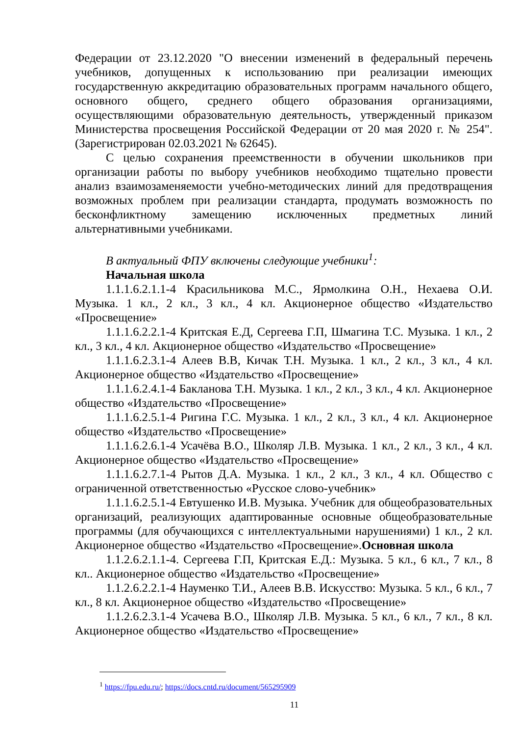Федерации от 23.12.2020 "О внесении изменений в федеральный перечень учебников, допущенных к использованию при реализации имеющих государственную аккредитацию образовательных программ начального общего, основного общего, среднего общего образования организациями, осуществляющими образовательную деятельность, утвержденный приказом Министерства просвещения Российской Федерации от 20 мая 2020 г. № 254". (Зарегистрирован 02.03.2021 № 62645).
С целью сохранения преемственности в обучении школьников при организации работы по выбору учебников необходимо тщательно провести анализ взаимозаменяемости учебно-методических линий для предотвращения возможных проблем при реализации стандарта, продумать возможность по бесконфликтному замещению исключенных предметных линий альтернативными учебниками.
В актуальный ФПУ включены следующие учебники<sup>1</sup>:
Начальная школа
1.1.1.6.2.1.1-4 Красильникова М.С., Ярмолкина О.Н., Нехаева О.И. Музыка. 1 кл., 2 кл., 3 кл., 4 кл. Акционерное общество «Издательство «Просвещение»
1.1.1.6.2.2.1-4 Критская Е.Д, Сергеева Г.П, Шмагина Т.С. Музыка. 1 кл., 2 кл., 3 кл., 4 кл. Акционерное общество «Издательство «Просвещение»
1.1.1.6.2.3.1-4 Алеев В.В, Кичак Т.Н. Музыка. 1 кл., 2 кл., 3 кл., 4 кл. Акционерное общество «Издательство «Просвещение»
1.1.1.6.2.4.1-4 Бакланова Т.Н. Музыка. 1 кл., 2 кл., 3 кл., 4 кл. Акционерное общество «Издательство «Просвещение»
1.1.1.6.2.5.1-4 Ригина Г.С. Музыка. 1 кл., 2 кл., 3 кл., 4 кл. Акционерное общество «Издательство «Просвещение»
1.1.1.6.2.6.1-4 Усачёва В.О., Школяр Л.В. Музыка. 1 кл., 2 кл., 3 кл., 4 кл. Акционерное общество «Издательство «Просвещение»
1.1.1.6.2.7.1-4 Рытов Д.А. Музыка. 1 кл., 2 кл., 3 кл., 4 кл. Общество с ограниченной ответственностью «Русское слово-учебник»
1.1.1.6.2.5.1-4 Евтушенко И.В. Музыка. Учебник для общеобразовательных организаций, реализующих адаптированные основные общеобразовательные программы (для обучающихся с интеллектуальными нарушениями) 1 кл., 2 кл. Акционерное общество «Издательство «Просвещение».Основная школа
1.1.2.6.2.1.1-4. Сергеева Г.П, Критская Е.Д.: Музыка. 5 кл., 6 кл., 7 кл., 8 кл.. Акционерное общество «Издательство «Просвещение»
1.1.2.6.2.2.1-4 Науменко Т.И., Алеев В.В. Искусство: Музыка. 5 кл., 6 кл., 7 кл., 8 кл. Акционерное общество «Издательство «Просвещение»
1.1.2.6.2.3.1-4 Усачева В.О., Школяр Л.В. Музыка. 5 кл., 6 кл., 7 кл., 8 кл. Акционерное общество «Издательство «Просвещение»
<sup>1</sup> https://fpu.edu.ru/; https://docs.cntd.ru/document/565295909
11